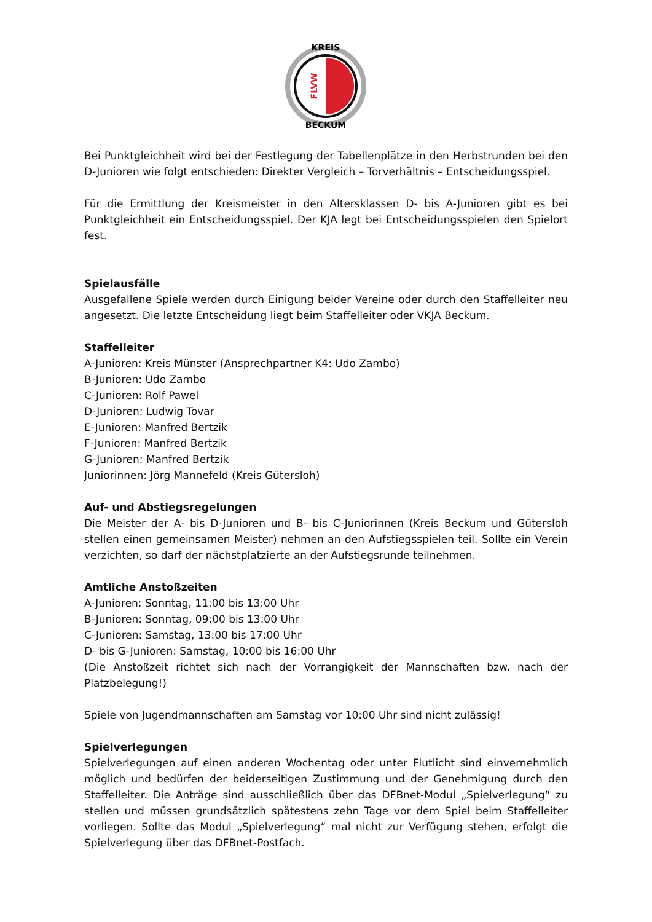KREIS
BECKUM
FLVW
Bei Punktgleichheit wird bei der Festlegung der Tabellenplätze in den Herbstrunden bei den D-Junioren wie folgt entschieden: Direkter Vergleich – Torverhältnis – Entscheidungsspiel.
Für die Ermittlung der Kreismeister in den Altersklassen D- bis A-Junioren gibt es bei Punktgleichheit ein Entscheidungsspiel. Der KJA legt bei Entscheidungsspielen den Spielort fest.
Spielausfälle
Ausgefallene Spiele werden durch Einigung beider Vereine oder durch den Staffelleiter neu angesetzt. Die letzte Entscheidung liegt beim Staffelleiter oder VKJA Beckum.
Staffelleiter
A-Junioren: Kreis Münster (Ansprechpartner K4: Udo Zambo)
B-Junioren: Udo Zambo
C-Junioren: Rolf Pawel
D-Junioren: Ludwig Tovar
E-Junioren: Manfred Bertzik
F-Junioren: Manfred Bertzik
G-Junioren: Manfred Bertzik
Juniorinnen: Jörg Mannefeld (Kreis Gütersloh)
Auf- und Abstiegsregelungen
Die Meister der A- bis D-Junioren und B- bis C-Juniorinnen (Kreis Beckum und Gütersloh stellen einen gemeinsamen Meister) nehmen an den Aufstiegsspielen teil. Sollte ein Verein verzichten, so darf der nächstplatzierte an der Aufstiegsrunde teilnehmen.
Amtliche Anstoßzeiten
A-Junioren: Sonntag, 11:00 bis 13:00 Uhr
B-Junioren: Sonntag, 09:00 bis 13:00 Uhr
C-Junioren: Samstag, 13:00 bis 17:00 Uhr
D- bis G-Junioren: Samstag, 10:00 bis 16:00 Uhr
(Die Anstoßzeit richtet sich nach der Vorrangigkeit der Mannschaften bzw. nach der Platzbelegung!)
Spiele von Jugendmannschaften am Samstag vor 10:00 Uhr sind nicht zulässig!
Spielverlegungen
Spielverlegungen auf einen anderen Wochentag oder unter Flutlicht sind einvernehmlich möglich und bedürfen der beiderseitigen Zustimmung und der Genehmigung durch den Staffelleiter. Die Anträge sind ausschließlich über das DFBnet-Modul „Spielverlegung“ zu stellen und müssen grundsätzlich spätestens zehn Tage vor dem Spiel beim Staffelleiter vorliegen. Sollte das Modul „Spielverlegung“ mal nicht zur Verfügung stehen, erfolgt die Spielverlegung über das DFBnet-Postfach.